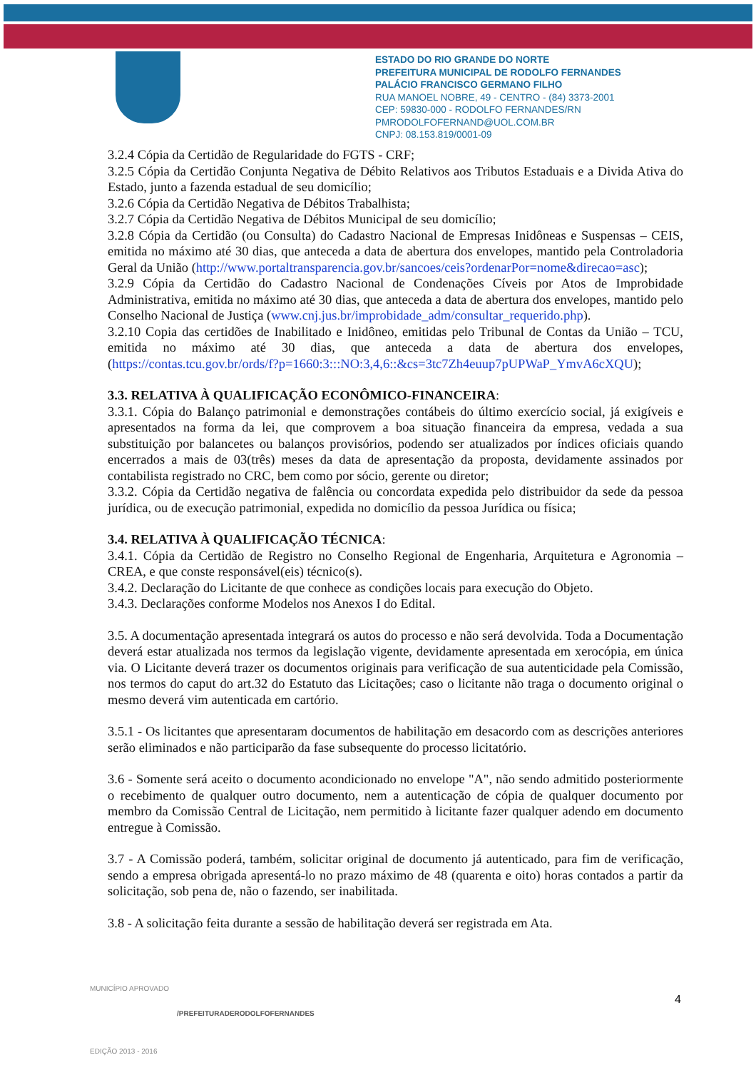ESTADO DO RIO GRANDE DO NORTE
PREFEITURA MUNICIPAL DE RODOLFO FERNANDES
PALÁCIO FRANCISCO GERMANO FILHO
RUA MANOEL NOBRE, 49 - CENTRO - (84) 3373-2001
CEP: 59830-000 - RODOLFO FERNANDES/RN
PMRODOLFOFERNAND@UOL.COM.BR
CNPJ: 08.153.819/0001-09
3.2.4 Cópia da Certidão de Regularidade do FGTS - CRF;
3.2.5 Cópia da Certidão Conjunta Negativa de Débito Relativos aos Tributos Estaduais e a Divida Ativa do Estado, junto a fazenda estadual de seu domicílio;
3.2.6 Cópia da Certidão Negativa de Débitos Trabalhista;
3.2.7 Cópia da Certidão Negativa de Débitos Municipal de seu domicílio;
3.2.8 Cópia da Certidão (ou Consulta) do Cadastro Nacional de Empresas Inidôneas e Suspensas – CEIS, emitida no máximo até 30 dias, que anteceda a data de abertura dos envelopes, mantido pela Controladoria Geral da União (http://www.portaltransparencia.gov.br/sancoes/ceis?ordenarPor=nome&direcao=asc);
3.2.9 Cópia da Certidão do Cadastro Nacional de Condenações Cíveis por Atos de Improbidade Administrativa, emitida no máximo até 30 dias, que anteceda a data de abertura dos envelopes, mantido pelo Conselho Nacional de Justiça (www.cnj.jus.br/improbidade_adm/consultar_requerido.php).
3.2.10 Copia das certidões de Inabilitado e Inidôneo, emitidas pelo Tribunal de Contas da União – TCU, emitida no máximo até 30 dias, que anteceda a data de abertura dos envelopes, (https://contas.tcu.gov.br/ords/f?p=1660:3:::NO:3,4,6::&cs=3tc7Zh4euup7pUPWaP_YmvA6cXQU);
3.3. RELATIVA À QUALIFICAÇÃO ECONÔMICO-FINANCEIRA:
3.3.1. Cópia do Balanço patrimonial e demonstrações contábeis do último exercício social, já exigíveis e apresentados na forma da lei, que comprovem a boa situação financeira da empresa, vedada a sua substituição por balancetes ou balanços provisórios, podendo ser atualizados por índices oficiais quando encerrados a mais de 03(três) meses da data de apresentação da proposta, devidamente assinados por contabilista registrado no CRC, bem como por sócio, gerente ou diretor;
3.3.2. Cópia da Certidão negativa de falência ou concordata expedida pelo distribuidor da sede da pessoa jurídica, ou de execução patrimonial, expedida no domicílio da pessoa Jurídica ou física;
3.4. RELATIVA À QUALIFICAÇÃO TÉCNICA:
3.4.1. Cópia da Certidão de Registro no Conselho Regional de Engenharia, Arquitetura e Agronomia – CREA, e que conste responsável(eis) técnico(s).
3.4.2. Declaração do Licitante de que conhece as condições locais para execução do Objeto.
3.4.3. Declarações conforme Modelos nos Anexos I do Edital.
3.5. A documentação apresentada integrará os autos do processo e não será devolvida. Toda a Documentação deverá estar atualizada nos termos da legislação vigente, devidamente apresentada em xerocópia, em única via. O Licitante deverá trazer os documentos originais para verificação de sua autenticidade pela Comissão, nos termos do caput do art.32 do Estatuto das Licitações; caso o licitante não traga o documento original o mesmo deverá vim autenticada em cartório.
3.5.1 - Os licitantes que apresentaram documentos de habilitação em desacordo com as descrições anteriores serão eliminados e não participarão da fase subsequente do processo licitatório.
3.6 - Somente será aceito o documento acondicionado no envelope "A", não sendo admitido posteriormente o recebimento de qualquer outro documento, nem a autenticação de cópia de qualquer documento por membro da Comissão Central de Licitação, nem permitido à licitante fazer qualquer adendo em documento entregue à Comissão.
3.7 - A Comissão poderá, também, solicitar original de documento já autenticado, para fim de verificação, sendo a empresa obrigada apresentá-lo no prazo máximo de 48 (quarenta e oito) horas contados a partir da solicitação, sob pena de, não o fazendo, ser inabilitada.
3.8 - A solicitação feita durante a sessão de habilitação deverá ser registrada em Ata.
4
MUNICÍPIO APROVADO
EDIÇÃO 2013 - 2016
/PREFEITURADERODOLFOFERNANDES